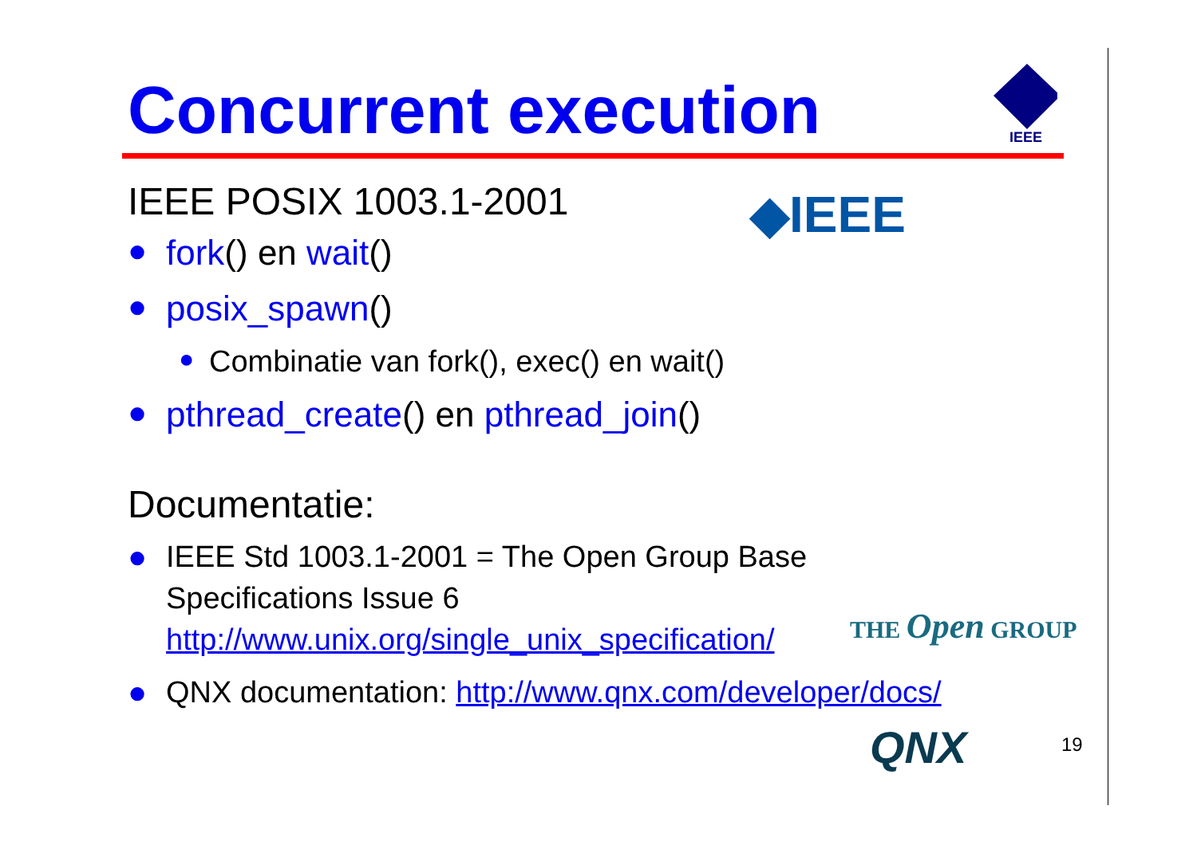Concurrent execution
IEEE
◆IEEE
IEEE POSIX 1003.1-2001
● fork() en wait()
● posix_spawn()
● Combinatie van fork(), exec() en wait()
● pthread_create() en pthread_join()
Documentatie:
● IEEE Std 1003.1-2001 = The Open Group Base
Specifications Issue 6
http://www.unix.org/single_unix_specification/
● QNX documentation: http://www.qnx.com/developer/docs/
THE Open GROUP
QNX 19